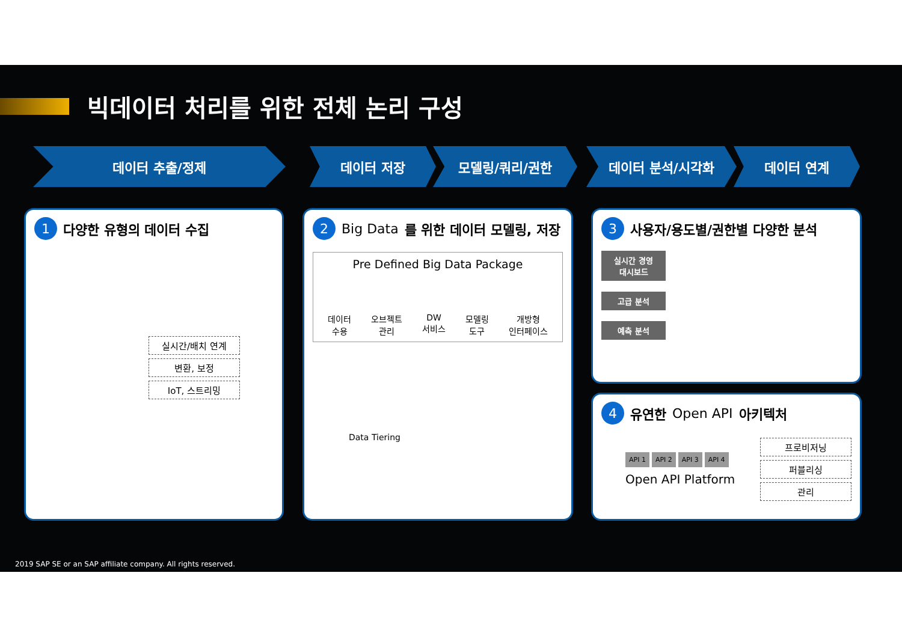빅데이터 처리를 위한 전체 논리 구성
데이터 추출/정제 데이터 저장 모델링/쿼리/권한 데이터 분석/시각화 데이터 연계
1 다양한 유형의 데이터 수집
실시간/배치 연계
변환, 보정
IoT, 스트리밍
2 Big Data 를 위한 데이터 모델링, 저장
Pre Defined Big Data Package
데이터
수용 오브젝트
관리 DW
서비스 모델링
도구 개방형
인터페이스
Data Tiering
3 사용자/용도별/권한별 다양한 분석
실시간 경영
대시보드
고급 분석
예측 분석
4 유연한 Open API 아키텍처
API 1 API 2 API 3 API 4
Open API Platform
프로비저닝
퍼블리싱
관리
2019 SAP SE or an SAP affiliate company. All rights reserved.